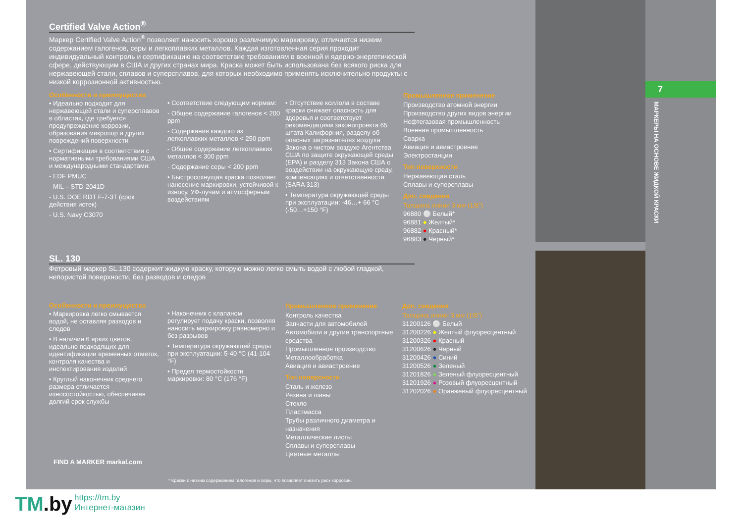7
МАРКЕРЫ НА ОСНОВЕ ЖИДКОЙ КРАСКИ
Certified Valve Action<sup>®</sup>
Маркер Certified Valve Action<sup>®</sup> позволяет наносить хорошо различимую маркировку, отличается низким содержанием галогенов, серы и легкоплавких металлов. Каждая изготовленная серия проходит индивидуальный контроль и сертификацию на соответствие требованиям в военной и ядерно-энергетической сфере, действующим в США и других странах мира. Краска может быть использована без всякого риска для нержавеющей стали, сплавов и суперсплавов, для которых необходимо применять исключительно продукты с низкой коррозионной активностью.
Особенности и преимущества
• Идеально подходит для нержавеющей стали и суперсплавов в областях, где требуется предупреждение коррозии, образования микропор и других повреждений поверхности
• Сертификация в соответствии с нормативными требованиями США и международными стандартами:
- EDF PMUC
- MIL – STD-2041D
- U.S. DOE RDT F-7-3T (срок действия истек)
- U.S. Navy C3070
• Соответствие следующим нормам:
- Общее содержание галогенов < 200 ppm
- Содержание каждого из легкоплавких металлов < 250 ppm
- Общее содержание легкоплавких металлов < 300 ppm
- Содержание серы < 200 ppm
• Быстросохнущая краска позволяет нанесение маркировки, устойчивой к износу, УФ-лучам и атмосферным воздействиям
• Отсутствие ксилола в составе краски снижает опасность для здоровья и соответствует рекомендациям законопроекта 65 штата Калифорния, разделу об опасных загрязнителях воздуха Закона о чистом воздухе Агентства США по защите окружающей среды (EPA) и разделу 313 Закона США о воздействии на окружающую среду, компенсациях и ответственности (SARA 313)
• Температура окружающей среды при эксплуатации: -46…+ 66 °C (-50…+150 °F)
Промышленное применение
Производство атомной энергии
Производство других видов энергии
Нефтегазовая промышленность
Военная промышленность
Сварка
Авиация и авиастроение
Электростанции
Тип поверхности
Нержавеющая сталь
Сплавы и суперсплавы
Доп. сведения
Толщина линии 3 мм (1/8”)
96880 ⚪ Белый*
96881 ● Желтый*
96882 ● Красный*
96883 ● Черный*
SL. 130
Фетровый маркер SL.130 содержит жидкую краску, которую можно легко смыть водой с любой гладкой, непористой поверхности, без разводов и следов
Особенности и преимущества
• Маркировка легко смывается водой, не оставляя разводов и следов
• В наличии 6 ярких цветов, идеально подходящих для идентификации временных отметок, контроля качества и инспектирования изделий
• Круглый наконечник среднего размера отличается износостойкостью, обеспечивая долгий срок службы
• Наконечник с клапаном регулирует подачу краски, позволяя наносить маркировку равномерно и без разрывов
• Температура окружающей среды при эксплуатации: 5-40 °C (41-104 °F)
• Предел термостойкости маркировки: 80 °C (176 °F)
Промышленное применение
Контроль качества
Запчасти для автомобилей
Автомобили и другие транспортные средства
Промышленное производство
Металлообработка
Авиация и авиастроение
Тип поверхности
Сталь и железо
Резина и шины
Стекло
Пластмасса
Трубы различного диаметра и назначения
Металлические листы
Сплавы и суперсплавы
Цветные металлы
Доп. сведения
Толщина линии 3 мм (1/8”)
31200126 ⚪ Белый
31200226 ● Желтый флуоресцентный
31200326 ● Красный
31200626 ● Черный
31200426 ● Синий
31200526 ● Зеленый
31201826 ● Зеленый флуоресцентный
31201926 ● Розовый флуоресцентный
31202026 ● Оранжевый флуоресцентный
FIND A MARKER markal.com
* Краски с низким содержанием галогенов и серы, что позволяет снизить риск коррозии.
TM.by
https://tm.by
Интернет-магазин